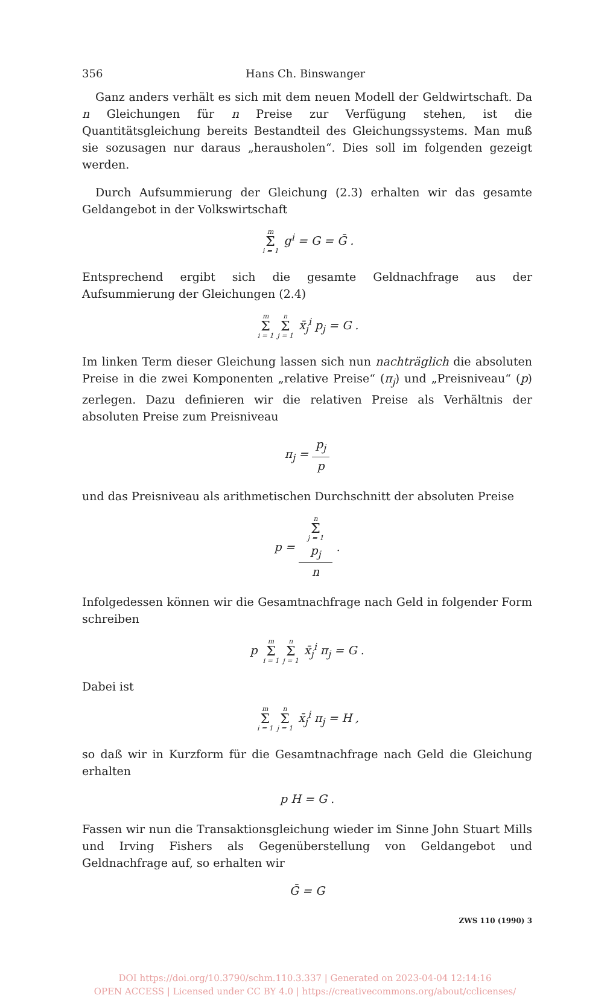356 Hans Ch. Binswanger
Ganz anders verhält es sich mit dem neuen Modell der Geldwirtschaft. Da n Gleichungen für n Preise zur Verfügung stehen, ist die Quantitätsgleichung bereits Bestandteil des Gleichungssystems. Man muß sie sozusagen nur daraus „herausholen“. Dies soll im folgenden gezeigt werden.
Durch Aufsummierung der Gleichung (2.3) erhalten wir das gesamte Geldangebot in der Volkswirtschaft
m Σ i = 1 g<sup>i</sup> = G = Ḡ .
Entsprechend ergibt sich die gesamte Geldnachfrage aus der Aufsummierung der Gleichungen (2.4)
m Σ i = 1 n Σ j = 1 x̄<sub>j</sub><sup>i</sup> p<sub>j</sub> = G .
Im linken Term dieser Gleichung lassen sich nun nachträglich die absoluten Preise in die zwei Komponenten „relative Preise“ (π<sub>j</sub>) und „Preisniveau“ (p) zerlegen. Dazu definieren wir die relativen Preise als Verhältnis der absoluten Preise zum Preisniveau
π<sub>j</sub> = p<sub>j</sub> p
und das Preisniveau als arithmetischen Durchschnitt der absoluten Preise
p = n
Σ
j = 1
p<sub>j</sub> n .
Infolgedessen können wir die Gesamtnachfrage nach Geld in folgender Form schreiben
p m Σ i = 1 n Σ j = 1 x̄<sub>j</sub><sup>i</sup> π<sub>j</sub> = G .
Dabei ist
m Σ i = 1 n Σ j = 1 x̄<sub>j</sub><sup>i</sup> π<sub>j</sub> = H ,
so daß wir in Kurzform für die Gesamtnachfrage nach Geld die Gleichung erhalten
p H = G .
Fassen wir nun die Transaktionsgleichung wieder im Sinne John Stuart Mills und Irving Fishers als Gegenüberstellung von Geldangebot und Geldnachfrage auf, so erhalten wir
Ḡ = G
ZWS 110 (1990) 3
DOI https://doi.org/10.3790/schm.110.3.337 | Generated on 2023-04-04 12:14:16
OPEN ACCESS | Licensed under CC BY 4.0 | https://creativecommons.org/about/cclicenses/